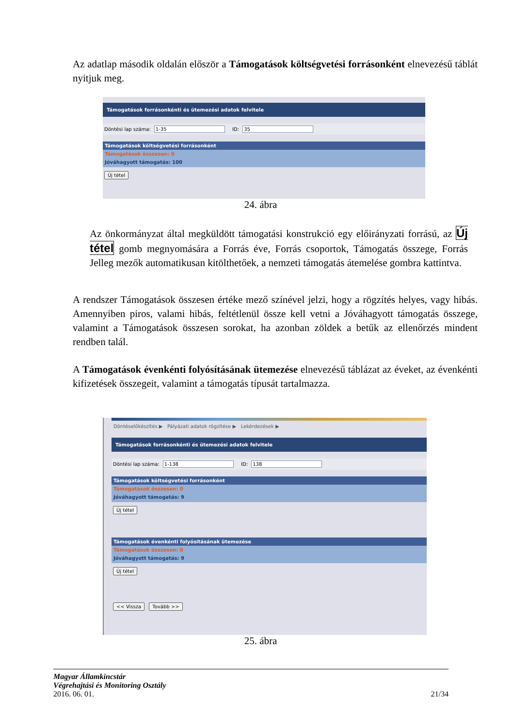Az adatlap második oldalán először a Támogatások költségvetési forrásonként elnevezésű táblát nyitjuk meg.
Támogatások forrásonkénti és ütemezési adatok felvitele
Döntési lap száma: 1-35 ID: 35
Támogatások költségvetési forrásonként
Támogatások összesen: 0
Jóváhagyott támogatás: 100
Új tétel
24. ábra
Az önkormányzat által megküldött támogatási konstrukció egy előirányzati forrású, az Új tétel gomb megnyomására a Forrás éve, Forrás csoportok, Támogatás összege, Forrás Jelleg mezők automatikusan kitölthetőek, a nemzeti támogatás átemelése gombra kattintva.
A rendszer Támogatások összesen értéke mező színével jelzi, hogy a rögzítés helyes, vagy hibás. Amennyiben piros, valami hibás, feltétlenül össze kell vetni a Jóváhagyott támogatás összege, valamint a Támogatások összesen sorokat, ha azonban zöldek a betűk az ellenőrzés mindent rendben talál.
A Támogatások évenkénti folyósításának ütemezése elnevezésű táblázat az éveket, az évenkénti kifizetések összegeit, valamint a támogatás típusát tartalmazza.
Döntéselőkészítés ▶ Pályázati adatok rögzítése ▶ Lekérdezések ▶
Támogatások forrásonkénti és ütemezési adatok felvitele
Döntési lap száma: 1-138 ID: 138
Támogatások költségvetési forrásonként
Támogatások összesen: 0
Jóváhagyott támogatás: 9
Új tétel
Támogatások évenkénti folyósításának ütemezése
Támogatások összesen: 0
Jóváhagyott támogatás: 9
Új tétel << Vissza Tovább >>
25. ábra
Magyar Államkincstár
Végrehajtási és Monitoring Osztály
2016. 06. 01. 21/34